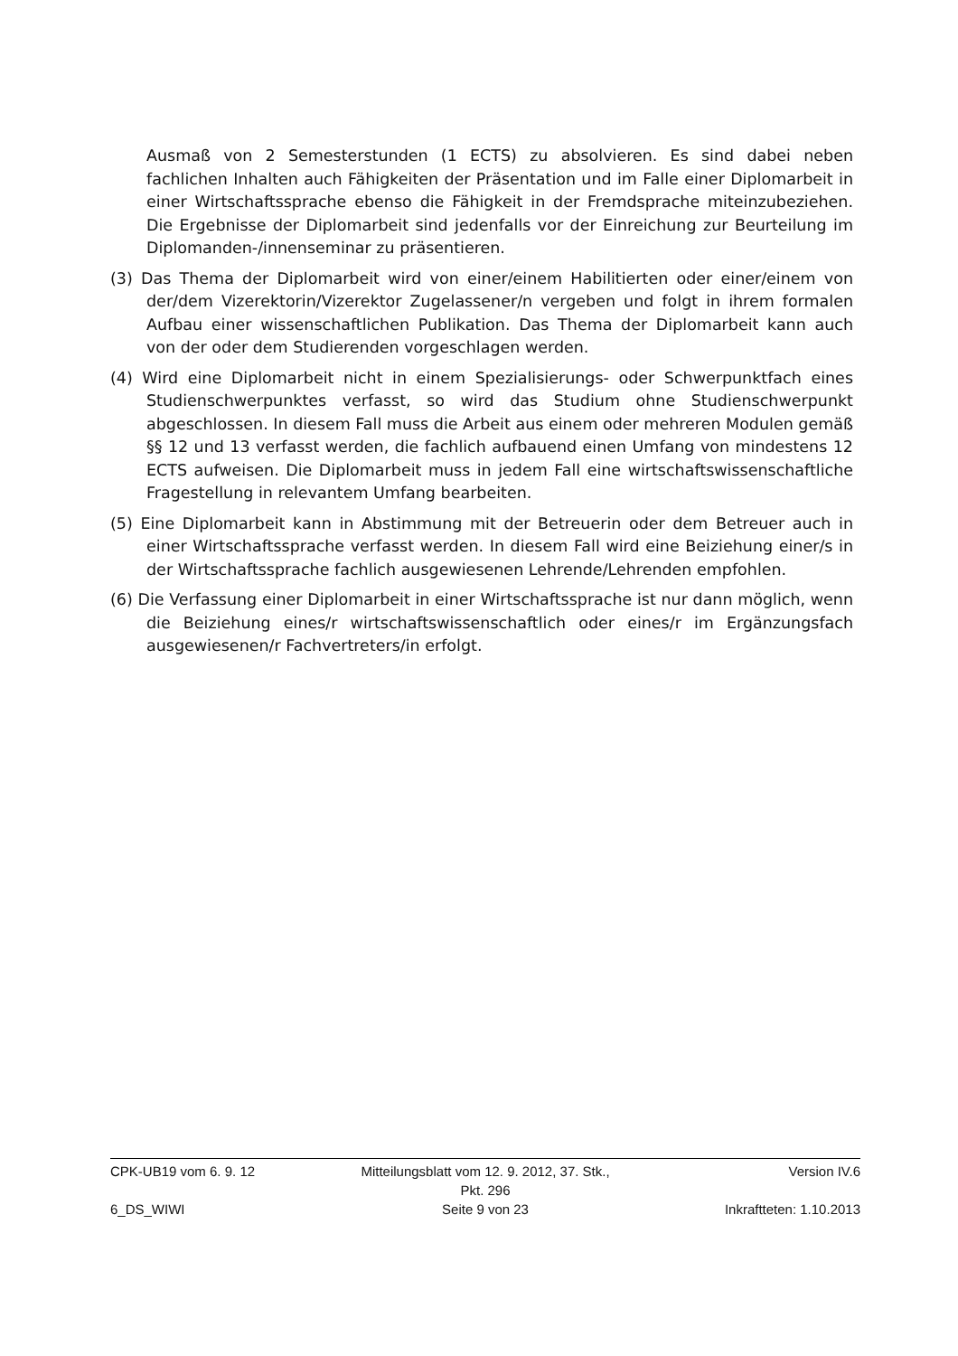Ausmaß von 2 Semesterstunden (1 ECTS) zu absolvieren. Es sind dabei neben fachlichen Inhalten auch Fähigkeiten der Präsentation und im Falle einer Diplomarbeit in einer Wirtschaftssprache ebenso die Fähigkeit in der Fremdsprache miteinzubeziehen. Die Ergebnisse der Diplomarbeit sind jedenfalls vor der Einreichung zur Beurteilung im Diplomanden-/innenseminar zu präsentieren.
(3) Das Thema der Diplomarbeit wird von einer/einem Habilitierten oder einer/einem von der/dem Vizerektorin/Vizerektor Zugelassener/n vergeben und folgt in ihrem formalen Aufbau einer wissenschaftlichen Publikation. Das Thema der Diplomarbeit kann auch von der oder dem Studierenden vorgeschlagen werden.
(4) Wird eine Diplomarbeit nicht in einem Spezialisierungs- oder Schwerpunktfach eines Studienschwerpunktes verfasst, so wird das Studium ohne Studienschwerpunkt abgeschlossen. In diesem Fall muss die Arbeit aus einem oder mehreren Modulen gemäß §§ 12 und 13 verfasst werden, die fachlich aufbauend einen Umfang von mindestens 12 ECTS aufweisen. Die Diplomarbeit muss in jedem Fall eine wirtschaftswissenschaftliche Fragestellung in relevantem Umfang bearbeiten.
(5) Eine Diplomarbeit kann in Abstimmung mit der Betreuerin oder dem Betreuer auch in einer Wirtschaftssprache verfasst werden. In diesem Fall wird eine Beiziehung einer/s in der Wirtschaftssprache fachlich ausgewiesenen Lehrende/Lehrenden empfohlen.
(6) Die Verfassung einer Diplomarbeit in einer Wirtschaftssprache ist nur dann möglich, wenn die Beiziehung eines/r wirtschaftswissenschaftlich oder eines/r im Ergänzungsfach ausgewiesenen/r Fachvertreters/in erfolgt.
CPK-UB19 vom 6. 9. 12 Mitteilungsblatt vom 12. 9. 2012, 37. Stk., Pkt. 296 Version IV.6
6_DS_WIWI Seite 9 von 23 Inkraftteten: 1.10.2013